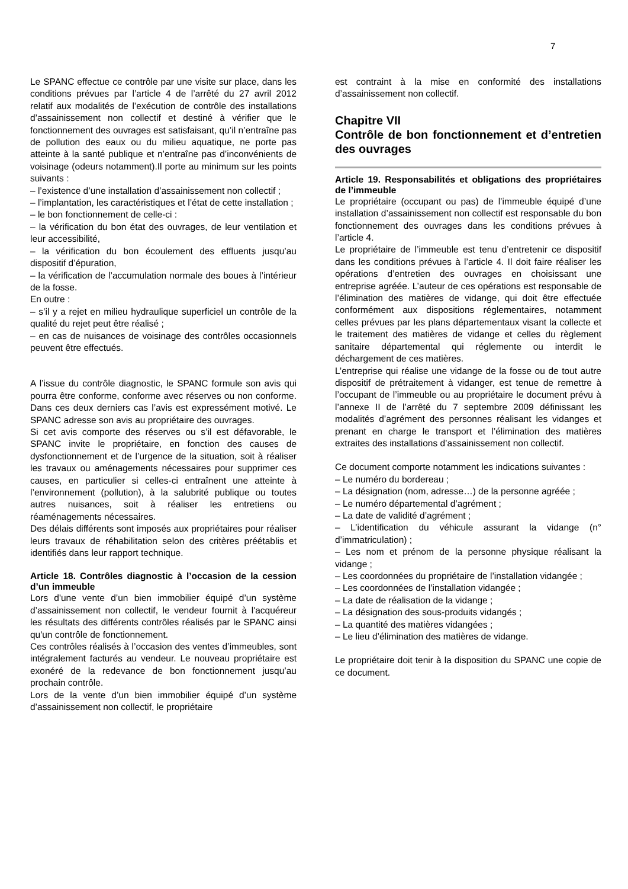7
Le SPANC effectue ce contrôle par une visite sur place, dans les conditions prévues par l’article 4 de l’arrêté du 27 avril 2012 relatif aux modalités de l’exécution de contrôle des installations d’assainissement non collectif et destiné à vérifier que le fonctionnement des ouvrages est satisfaisant, qu’il n’entraîne pas de pollution des eaux ou du milieu aquatique, ne porte pas atteinte à la santé publique et n’entraîne pas d’inconvénients de voisinage (odeurs notamment).Il porte au minimum sur les points suivants :
– l’existence d’une installation d’assainissement non collectif ;
– l’implantation, les caractéristiques et l’état de cette installation ;
– le bon fonctionnement de celle-ci :
– la vérification du bon état des ouvrages, de leur ventilation et leur accessibilité,
– la vérification du bon écoulement des effluents jusqu’au dispositif d’épuration,
– la vérification de l’accumulation normale des boues à l’intérieur de la fosse.
En outre :
– s’il y a rejet en milieu hydraulique superficiel un contrôle de la qualité du rejet peut être réalisé ;
– en cas de nuisances de voisinage des contrôles occasionnels peuvent être effectués.
A l’issue du contrôle diagnostic, le SPANC formule son avis qui pourra être conforme, conforme avec réserves ou non conforme. Dans ces deux derniers cas l’avis est expressément motivé. Le SPANC adresse son avis au propriétaire des ouvrages.
Si cet avis comporte des réserves ou s’il est défavorable, le SPANC invite le propriétaire, en fonction des causes de dysfonctionnement et de l’urgence de la situation, soit à réaliser les travaux ou aménagements nécessaires pour supprimer ces causes, en particulier si celles-ci entraînent une atteinte à l’environnement (pollution), à la salubrité publique ou toutes autres nuisances, soit à réaliser les entretiens ou réaménagements nécessaires.
Des délais différents sont imposés aux propriétaires pour réaliser leurs travaux de réhabilitation selon des critères préétablis et identifiés dans leur rapport technique.
Article 18. Contrôles diagnostic à l’occasion de la cession d’un immeuble
Lors d'une vente d’un bien immobilier équipé d’un système d’assainissement non collectif, le vendeur fournit à l'acquéreur les résultats des différents contrôles réalisés par le SPANC ainsi qu'un contrôle de fonctionnement.
Ces contrôles réalisés à l’occasion des ventes d’immeubles, sont intégralement facturés au vendeur. Le nouveau propriétaire est exonéré de la redevance de bon fonctionnement jusqu’au prochain contrôle.
Lors de la vente d’un bien immobilier équipé d’un système d’assainissement non collectif, le propriétaire
est contraint à la mise en conformité des installations d’assainissement non collectif.
Chapitre VII
Contrôle de bon fonctionnement et d’entretien des ouvrages
Article 19. Responsabilités et obligations des propriétaires de l’immeuble
Le propriétaire (occupant ou pas) de l’immeuble équipé d’une installation d’assainissement non collectif est responsable du bon fonctionnement des ouvrages dans les conditions prévues à l’article 4.
Le propriétaire de l’immeuble est tenu d’entretenir ce dispositif dans les conditions prévues à l’article 4. Il doit faire réaliser les opérations d’entretien des ouvrages en choisissant une entreprise agréée. L’auteur de ces opérations est responsable de l’élimination des matières de vidange, qui doit être effectuée conformément aux dispositions réglementaires, notamment celles prévues par les plans départementaux visant la collecte et le traitement des matières de vidange et celles du règlement sanitaire départemental qui réglemente ou interdit le déchargement de ces matières.
L’entreprise qui réalise une vidange de la fosse ou de tout autre dispositif de prétraitement à vidanger, est tenue de remettre à l’occupant de l’immeuble ou au propriétaire le document prévu à l’annexe II de l’arrêté du 7 septembre 2009 définissant les modalités d’agrément des personnes réalisant les vidanges et prenant en charge le transport et l’élimination des matières extraites des installations d’assainissement non collectif.
Ce document comporte notamment les indications suivantes :
– Le numéro du bordereau ;
– La désignation (nom, adresse…) de la personne agréée ;
– Le numéro départemental d’agrément ;
– La date de validité d’agrément ;
– L’identification du véhicule assurant la vidange (n° d’immatriculation) ;
– Les nom et prénom de la personne physique réalisant la vidange ;
– Les coordonnées du propriétaire de l’installation vidangée ;
– Les coordonnées de l’installation vidangée ;
– La date de réalisation de la vidange ;
– La désignation des sous-produits vidangés ;
– La quantité des matières vidangées ;
– Le lieu d’élimination des matières de vidange.
Le propriétaire doit tenir à la disposition du SPANC une copie de ce document.